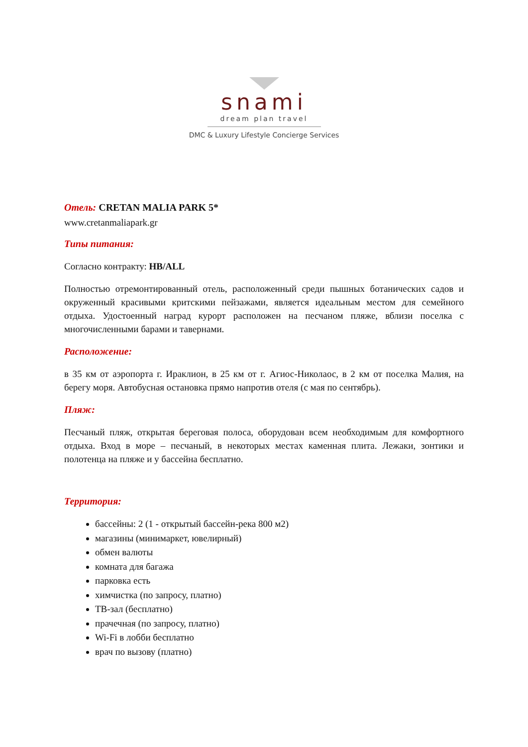snami
dream plan travel
DMC & Luxury Lifestyle Concierge Services
Отель: CRETAN MALIA PARK 5*
www.cretanmaliapark.gr
Типы питания:
Согласно контракту: HB/ALL
Полностью отремонтированный отель, расположенный среди пышных ботанических садов и окруженный красивыми критскими пейзажами, является идеальным местом для семейного отдыха. Удостоенный наград курорт расположен на песчаном пляже, вблизи поселка с многочисленными барами и тавернами.
Расположение:
в 35 км от аэропорта г. Ираклион, в 25 км от г. Агиос-Николаос, в 2 км от поселка Малия, на берегу моря. Автобусная остановка прямо напротив отеля (с мая по сентябрь).
Пляж:
Песчаный пляж, открытая береговая полоса, оборудован всем необходимым для комфортного отдыха. Вход в море – песчаный, в некоторых местах каменная плита. Лежаки, зонтики и полотенца на пляже и у бассейна бесплатно.
Территория:
бассейны: 2 (1 - открытый бассейн-река 800 м2)
магазины (минимаркет, ювелирный)
обмен валюты
комната для багажа
парковка есть
химчистка (по запросу, платно)
ТВ-зал (бесплатно)
прачечная (по запросу, платно)
Wi-Fi в лобби бесплатно
врач по вызову (платно)